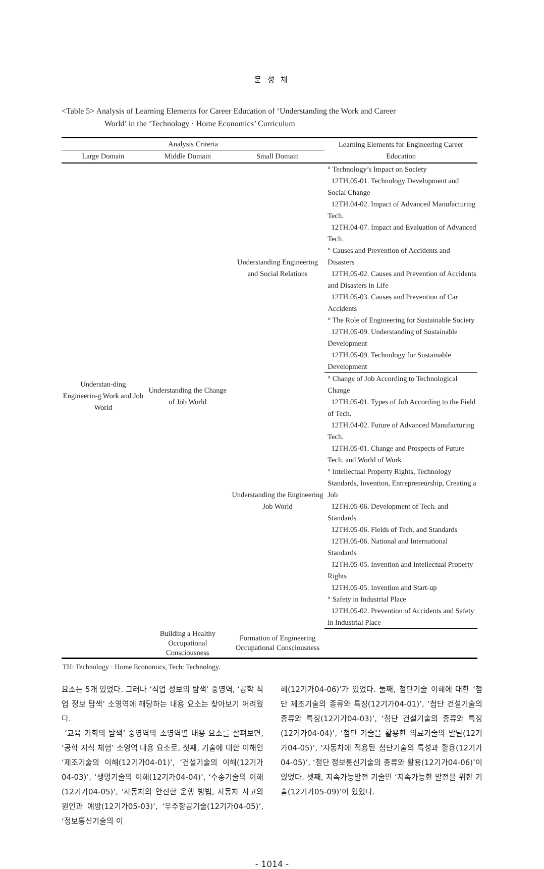문 성 채
<Table 5> Analysis of Learning Elements for Career Education of ‘Understanding the Work and Career
World’ in the ‘Technology · Home Economics’ Curriculum
| Analysis Criteria | | | Learning Elements for Engineering Career Education |
| --- | --- | --- | --- |
| Large Domain | Middle Domain | Small Domain | |
| Understan-ding Engineerin-g Work and Job World | Understanding the Change of Job World | Understanding Engineering and Social Relations | ° Technology’s Impact on Society 12TH.05-01. Technology Development and Social Change 12TH.04-02. Impact of Advanced Manufacturing Tech. 12TH.04-07. Impact and Evaluation of Advanced Tech. ° Causes and Prevention of Accidents and Disasters 12TH.05-02. Causes and Prevention of Accidents and Disasters in Life 12TH.05-03. Causes and Prevention of Car Accidents ° The Role of Engineering for Sustainable Society 12TH.05-09. Understanding of Sustainable Development 12TH.05-09. Technology for Sustainable Development |
| | | Understanding the Engineering Job World | ° Change of Job According to Technological Change 12TH.05-01. Types of Job According to the Field of Tech. 12TH.04-02. Future of Advanced Manufacturing Tech. 12TH.05-01. Change and Prospects of Future Tech. and World of Work ° Intellectual Property Rights, Technology Standards, Invention, Entrepreneurship, Creating a Job 12TH.05-06. Development of Tech. and Standards 12TH.05-06. Fields of Tech. and Standards 12TH.05-06. National and International Standards 12TH.05-05. Invention and Intellectual Property Rights 12TH.05-05. Invention and Start-up ° Safety in Industrial Place 12TH.05-02. Prevention of Accidents and Safety in Industrial Place |
| | Building a Healthy Occupational Consciousness | Formation of Engineering Occupational Consciousness | |
TH: Technology · Home Economics, Tech: Technology.
요소는 5개 있었다. 그러나 ‘직업 정보의 탐색’ 중영역, ‘공학 직업 정보 탐색’ 소영역에 해당하는 내용 요소는 찾아보기 어려웠다.
‘교육 기회의 탐색’ 중영역의 소영역별 내용 요소를 살펴보면, ‘공학 지식 체험’ 소영역 내용 요소로, 첫째, 기술에 대한 이해인 ‘제조기술의 이해(12기가04-01)’, ‘건설기술의 이해(12기가04-03)’, ‘생명기술의 이해(12기가04-04)’, ‘수송기술의 이해(12기가04-05)’, ‘자동차의 안전한 운행 방법, 자동차 사고의 원인과 예방(12기가05-03)’, ‘우주항공기술(12기가04-05)’, ‘정보통신기술의 이
해(12기가04-06)’가 있었다. 둘째, 첨단기술 이해에 대한 ‘첨단 제조기술의 종류와 특징(12기가04-01)’, ‘첨단 건설기술의 종류와 특징(12기가04-03)’, ‘첨단 건설기술의 종류와 특징(12기가04-04)’, ‘첨단 기술을 활용한 의료기술의 발달(12기가04-05)’, ‘자동차에 적용된 첨단기술의 특성과 활용(12기가04-05)’, ‘첨단 정보통신기술의 종류와 활용(12기가04-06)’이 있었다. 셋째, 지속가능발전 기술인 ‘지속가능한 발전을 위한 기술(12기가05-09)’이 있었다.
- 1014 -